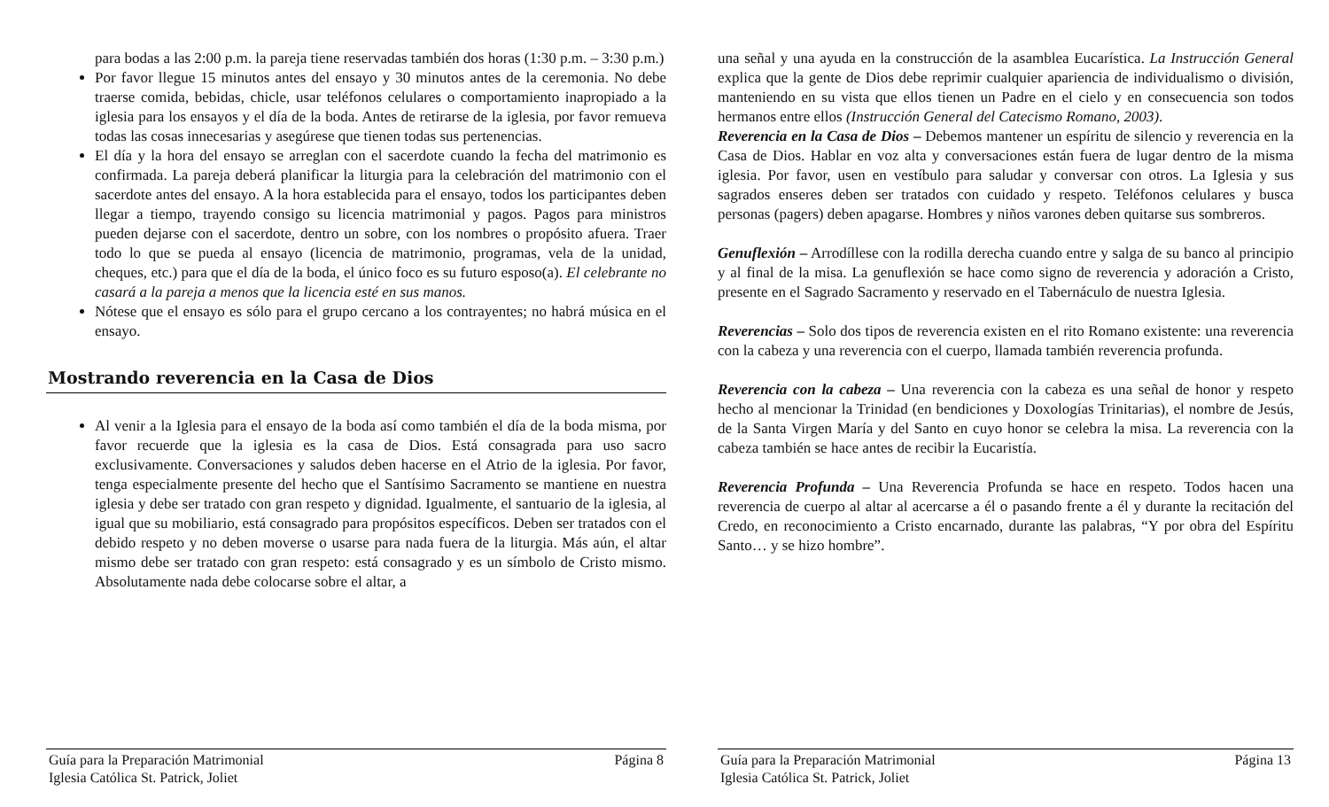para bodas a las 2:00 p.m. la pareja tiene reservadas también dos horas (1:30 p.m. – 3:30 p.m.)
Por favor llegue 15 minutos antes del ensayo y 30 minutos antes de la ceremonia. No debe traerse comida, bebidas, chicle, usar teléfonos celulares o comportamiento inapropiado a la iglesia para los ensayos y el día de la boda. Antes de retirarse de la iglesia, por favor remueva todas las cosas innecesarias y asegúrese que tienen todas sus pertenencias.
El día y la hora del ensayo se arreglan con el sacerdote cuando la fecha del matrimonio es confirmada. La pareja deberá planificar la liturgia para la celebración del matrimonio con el sacerdote antes del ensayo. A la hora establecida para el ensayo, todos los participantes deben llegar a tiempo, trayendo consigo su licencia matrimonial y pagos. Pagos para ministros pueden dejarse con el sacerdote, dentro un sobre, con los nombres o propósito afuera. Traer todo lo que se pueda al ensayo (licencia de matrimonio, programas, vela de la unidad, cheques, etc.) para que el día de la boda, el único foco es su futuro esposo(a). El celebrante no casará a la pareja a menos que la licencia esté en sus manos.
Nótese que el ensayo es sólo para el grupo cercano a los contrayentes; no habrá música en el ensayo.
Mostrando reverencia en la Casa de Dios
Al venir a la Iglesia para el ensayo de la boda así como también el día de la boda misma, por favor recuerde que la iglesia es la casa de Dios. Está consagrada para uso sacro exclusivamente. Conversaciones y saludos deben hacerse en el Atrio de la iglesia. Por favor, tenga especialmente presente del hecho que el Santísimo Sacramento se mantiene en nuestra iglesia y debe ser tratado con gran respeto y dignidad. Igualmente, el santuario de la iglesia, al igual que su mobiliario, está consagrado para propósitos específicos. Deben ser tratados con el debido respeto y no deben moverse o usarse para nada fuera de la liturgia. Más aún, el altar mismo debe ser tratado con gran respeto: está consagrado y es un símbolo de Cristo mismo. Absolutamente nada debe colocarse sobre el altar, a
Guía para la Preparación Matrimonial
Iglesia Católica St. Patrick, Joliet
Página 8
una señal y una ayuda en la construcción de la asamblea Eucarística. La Instrucción General explica que la gente de Dios debe reprimir cualquier apariencia de individualismo o división, manteniendo en su vista que ellos tienen un Padre en el cielo y en consecuencia son todos hermanos entre ellos (Instrucción General del Catecismo Romano, 2003).
Reverencia en la Casa de Dios – Debemos mantener un espíritu de silencio y reverencia en la Casa de Dios. Hablar en voz alta y conversaciones están fuera de lugar dentro de la misma iglesia. Por favor, usen en vestíbulo para saludar y conversar con otros. La Iglesia y sus sagrados enseres deben ser tratados con cuidado y respeto. Teléfonos celulares y busca personas (pagers) deben apagarse. Hombres y niños varones deben quitarse sus sombreros.
Genuflexión – Arrodíllese con la rodilla derecha cuando entre y salga de su banco al principio y al final de la misa. La genuflexión se hace como signo de reverencia y adoración a Cristo, presente en el Sagrado Sacramento y reservado en el Tabernáculo de nuestra Iglesia.
Reverencias – Solo dos tipos de reverencia existen en el rito Romano existente: una reverencia con la cabeza y una reverencia con el cuerpo, llamada también reverencia profunda.
Reverencia con la cabeza – Una reverencia con la cabeza es una señal de honor y respeto hecho al mencionar la Trinidad (en bendiciones y Doxologías Trinitarias), el nombre de Jesús, de la Santa Virgen María y del Santo en cuyo honor se celebra la misa. La reverencia con la cabeza también se hace antes de recibir la Eucaristía.
Reverencia Profunda – Una Reverencia Profunda se hace en respeto. Todos hacen una reverencia de cuerpo al altar al acercarse a él o pasando frente a él y durante la recitación del Credo, en reconocimiento a Cristo encarnado, durante las palabras, “Y por obra del Espíritu Santo… y se hizo hombre”.
Guía para la Preparación Matrimonial
Iglesia Católica St. Patrick, Joliet
Página 13